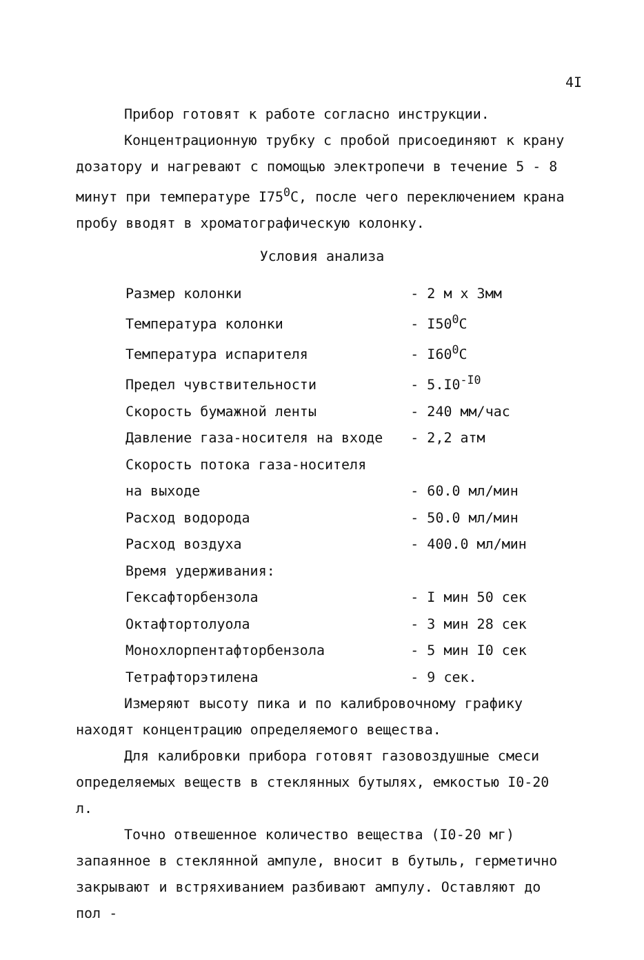4I
Прибор готовят к работе согласно инструкции.
Концентрационную трубку с пробой присоединяют к крану дозатору и нагревают с помощью электропечи в течение 5 - 8 минут при температуре I75<sup>0</sup>С, после чего переключением крана пробу вводят в хроматографическую колонку.
Условия анализа
| Размер колонки | - 2 м х 3мм |
| Температура колонки | - I50<sup>0</sup>C |
| Температура испарителя | - I60<sup>0</sup>C |
| Предел чувствительности | - 5.I0<sup>-I0</sup> |
| Скорость бумажной ленты | - 240 мм/час |
| Давление газа-носителя на входе | - 2,2 атм |
| Скорость потока газа-носителя на выходе | - 60.0 мл/мин |
| Расход водорода | - 50.0 мл/мин |
| Расход воздуха | - 400.0 мл/мин |
| Время удерживания: | |
| Гексафторбензола | - I мин 50 сек |
| Октафтортолуола | - 3 мин 28 сек |
| Монохлорпентафторбензола | - 5 мин I0 сек |
| Тетрафторэтилена | - 9 сек. |
Измеряют высоту пика и по калибровочному графику находят концентрацию определяемого вещества.
Для калибровки прибора готовят газовоздушные смеси определяемых веществ в стеклянных бутылях, емкостью I0-20 л.
Точно отвешенное количество вещества (I0-20 мг) запаянное в стеклянной ампуле, вносит в бутыль, герметично закрывают и встряхиванием разбивают ампулу. Оставляют до пол -